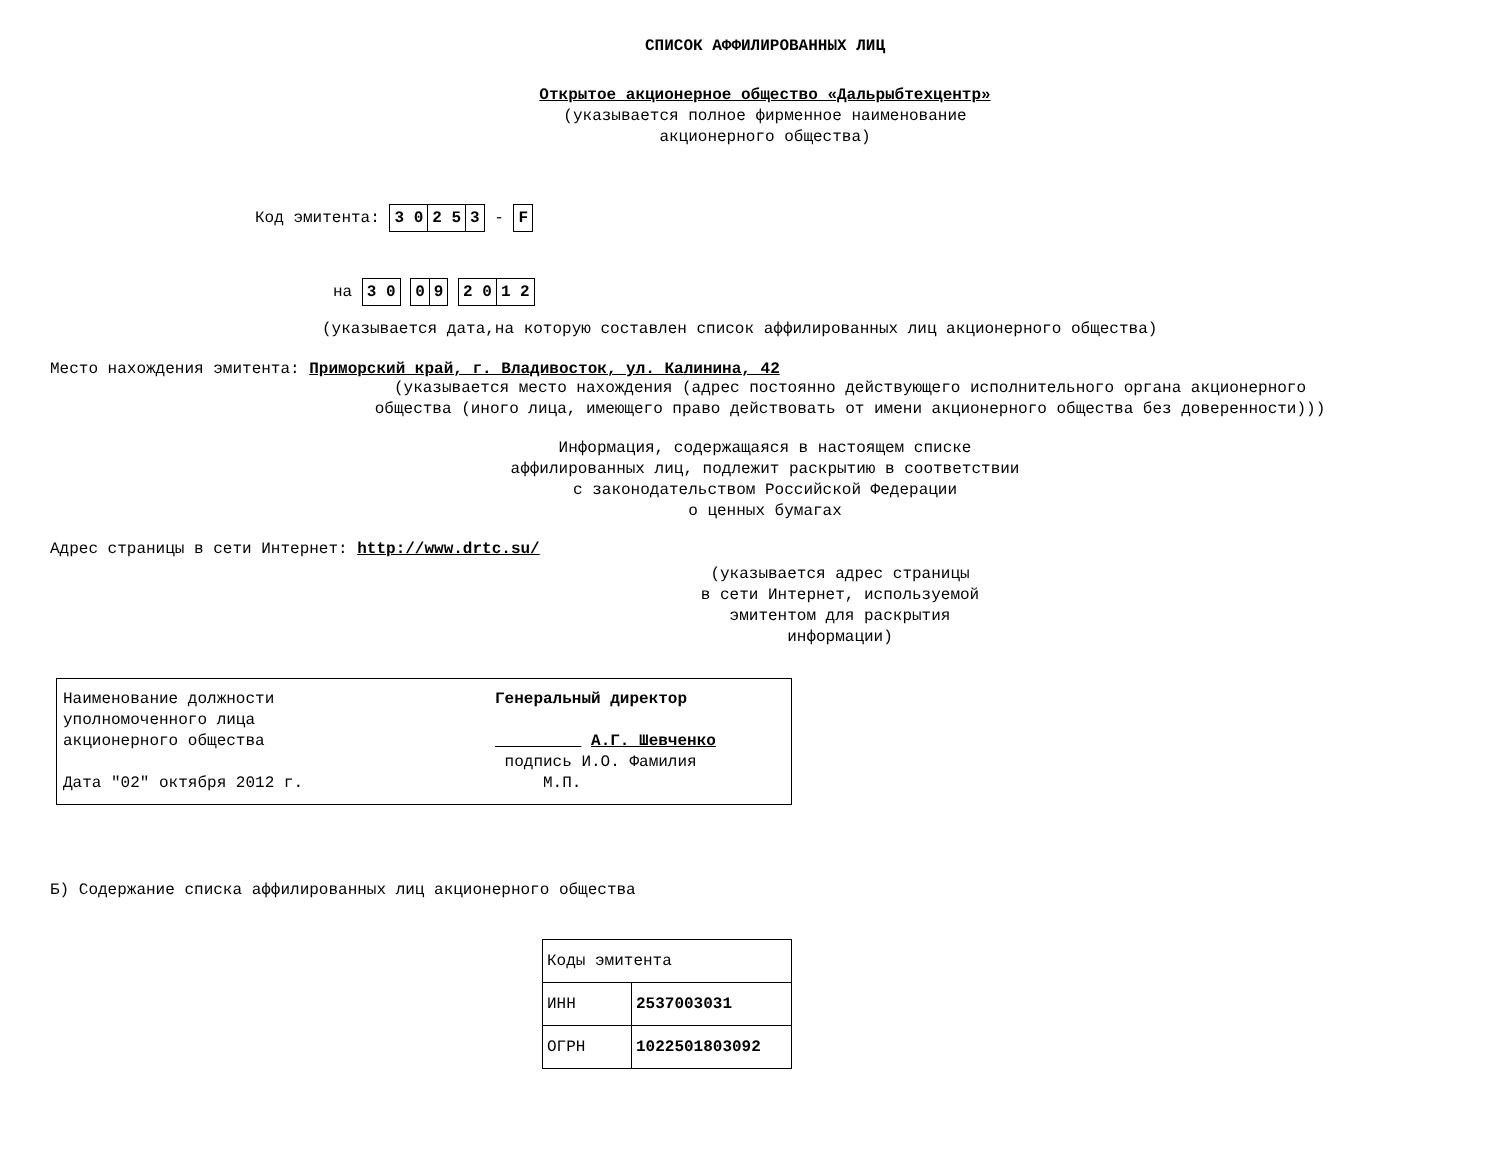СПИСОК АФФИЛИРОВАННЫХ ЛИЦ
Открытое акционерное общество «Дальрыбтехцентр»
(указывается полное фирменное наименование
акционерного общества)
Код эмитента:
| 3 0 | 2 5 | 3 |
-
| F |
на
| 3 0 |
| 0 | 9 |
| 2 0 | 1 2 |
(указывается дата,на которую составлен список аффилированных лиц акционерного общества)
Место нахождения эмитента: Приморский край, г. Владивосток, ул. Калинина, 42
(указывается место нахождения (адрес постоянно действующего исполнительного органа акционерного
общества (иного лица, имеющего право действовать от имени акционерного общества без доверенности)))
Информация, содержащаяся в настоящем списке
аффилированных лиц, подлежит раскрытию в соответствии
с законодательством Российской Федерации
о ценных бумагах
Адрес страницы в сети Интернет: http://www.drtc.su/
(указывается адрес страницы
в сети Интернет, используемой
эмитентом для раскрытия
информации)
| Наименование должности уполномоченного лица акционерного общества Дата "02" октября 2012 г. | Генеральный директор А.Г. Шевченко подпись И.О. Фамилия М.П. |
Б) Содержание списка аффилированных лиц акционерного общества
| Коды эмитента | |
| ИНН | 2537003031 |
| ОГРН | 1022501803092 |